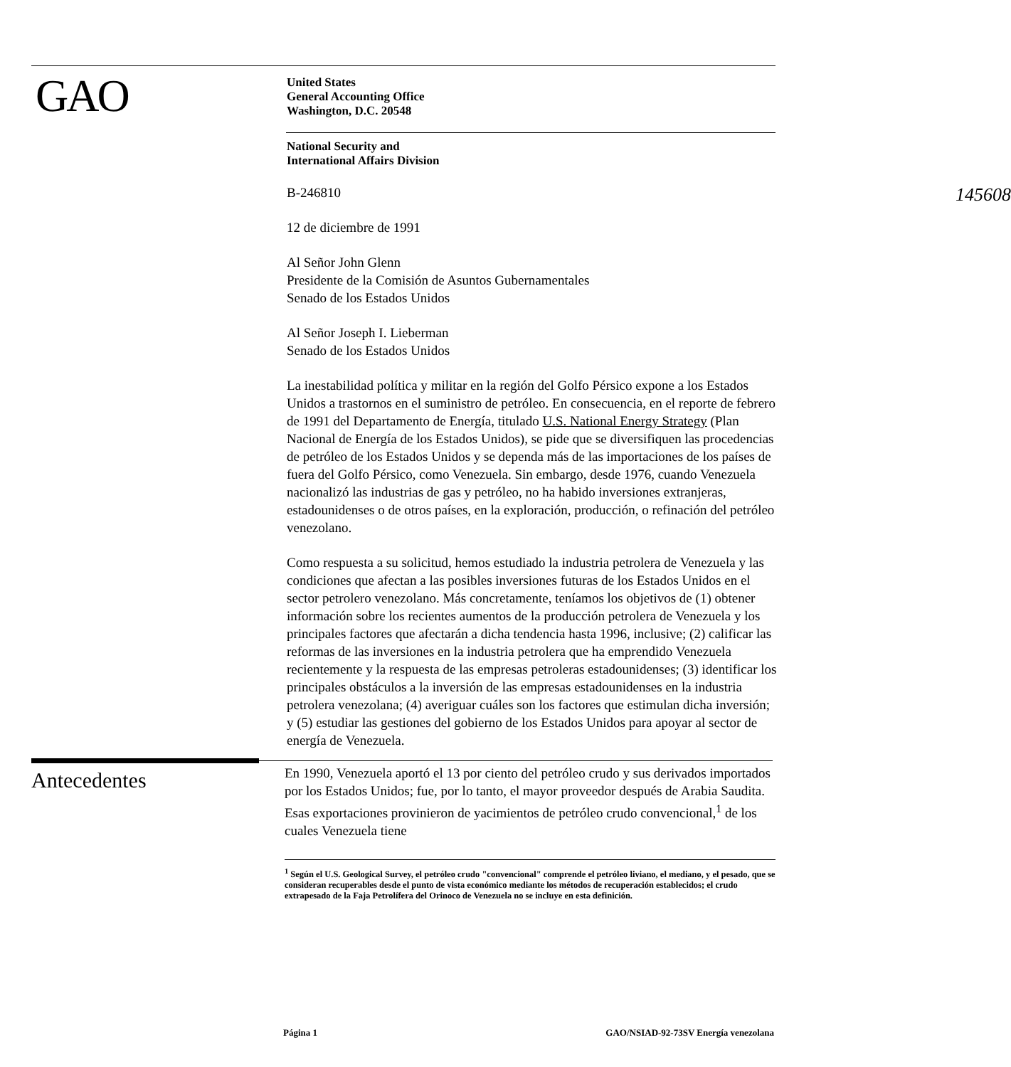GAO
United States
General Accounting Office
Washington, D.C. 20548
145608
National Security and
International Affairs Division
B-246810
12 de diciembre de 1991
Al Señor John Glenn
Presidente de la Comisión de Asuntos Gubernamentales
Senado de los Estados Unidos
Al Señor Joseph I. Lieberman
Senado de los Estados Unidos
La inestabilidad política y militar en la región del Golfo Pérsico expone a los Estados Unidos a trastornos en el suministro de petróleo. En consecuencia, en el reporte de febrero de 1991 del Departamento de Energía, titulado U.S. National Energy Strategy (Plan Nacional de Energía de los Estados Unidos), se pide que se diversifiquen las procedencias de petróleo de los Estados Unidos y se dependa más de las importaciones de los países de fuera del Golfo Pérsico, como Venezuela. Sin embargo, desde 1976, cuando Venezuela nacionalizó las industrias de gas y petróleo, no ha habido inversiones extranjeras, estadounidenses o de otros países, en la exploración, producción, o refinación del petróleo venezolano.
Como respuesta a su solicitud, hemos estudiado la industria petrolera de Venezuela y las condiciones que afectan a las posibles inversiones futuras de los Estados Unidos en el sector petrolero venezolano. Más concretamente, teníamos los objetivos de (1) obtener información sobre los recientes aumentos de la producción petrolera de Venezuela y los principales factores que afectarán a dicha tendencia hasta 1996, inclusive; (2) calificar las reformas de las inversiones en la industria petrolera que ha emprendido Venezuela recientemente y la respuesta de las empresas petroleras estadounidenses; (3) identificar los principales obstáculos a la inversión de las empresas estadounidenses en la industria petrolera venezolana; (4) averiguar cuáles son los factores que estimulan dicha inversión; y (5) estudiar las gestiones del gobierno de los Estados Unidos para apoyar al sector de energía de Venezuela.
Antecedentes
En 1990, Venezuela aportó el 13 por ciento del petróleo crudo y sus derivados importados por los Estados Unidos; fue, por lo tanto, el mayor proveedor después de Arabia Saudita. Esas exportaciones provinieron de yacimientos de petróleo crudo convencional,<sup>1</sup> de los cuales Venezuela tiene
<sup>1</sup> Según el U.S. Geological Survey, el petróleo crudo "convencional" comprende el petróleo liviano, el mediano, y el pesado, que se consideran recuperables desde el punto de vista económico mediante los métodos de recuperación establecidos; el crudo extrapesado de la Faja Petrolífera del Orinoco de Venezuela no se incluye en esta definición.
Página 1 GAO/NSIAD-92-73SV Energía venezolana